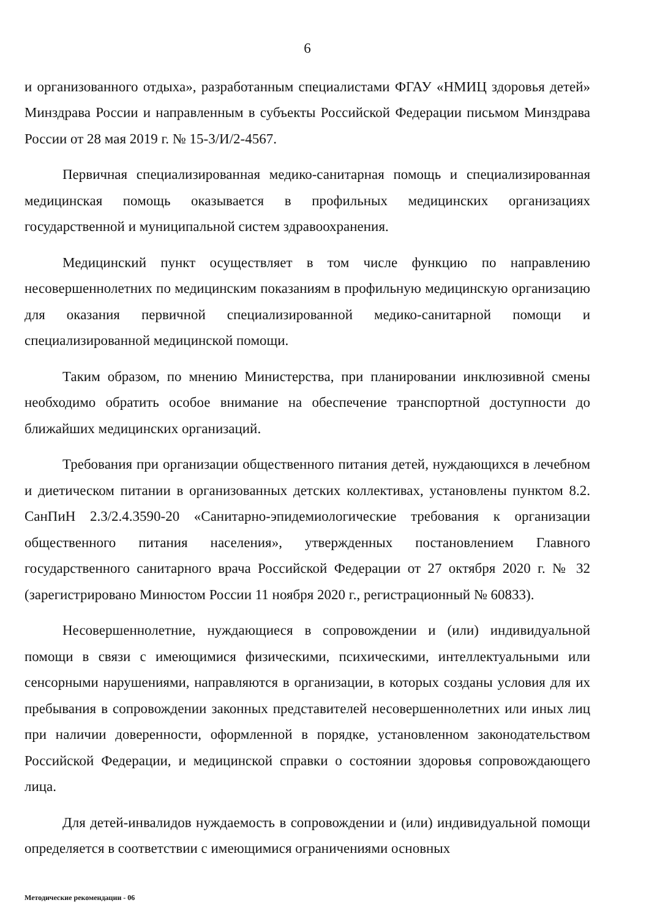6
и организованного отдыха», разработанным специалистами ФГАУ «НМИЦ здоровья детей» Минздрава России и направленным в субъекты Российской Федерации письмом Минздрава России от 28 мая 2019 г. № 15-3/И/2-4567.
Первичная специализированная медико-санитарная помощь и специализированная медицинская помощь оказывается в профильных медицинских организациях государственной и муниципальной систем здравоохранения.
Медицинский пункт осуществляет в том числе функцию по направлению несовершеннолетних по медицинским показаниям в профильную медицинскую организацию для оказания первичной специализированной медико-санитарной помощи и специализированной медицинской помощи.
Таким образом, по мнению Министерства, при планировании инклюзивной смены необходимо обратить особое внимание на обеспечение транспортной доступности до ближайших медицинских организаций.
Требования при организации общественного питания детей, нуждающихся в лечебном и диетическом питании в организованных детских коллективах, установлены пунктом 8.2. СанПиН 2.3/2.4.3590-20 «Санитарно-эпидемиологические требования к организации общественного питания населения», утвержденных постановлением Главного государственного санитарного врача Российской Федерации от 27 октября 2020 г. № 32 (зарегистрировано Минюстом России 11 ноября 2020 г., регистрационный № 60833).
Несовершеннолетние, нуждающиеся в сопровождении и (или) индивидуальной помощи в связи с имеющимися физическими, психическими, интеллектуальными или сенсорными нарушениями, направляются в организации, в которых созданы условия для их пребывания в сопровождении законных представителей несовершеннолетних или иных лиц при наличии доверенности, оформленной в порядке, установленном законодательством Российской Федерации, и медицинской справки о состоянии здоровья сопровождающего лица.
Для детей-инвалидов нуждаемость в сопровождении и (или) индивидуальной помощи определяется в соответствии с имеющимися ограничениями основных
Методические рекомендации - 06